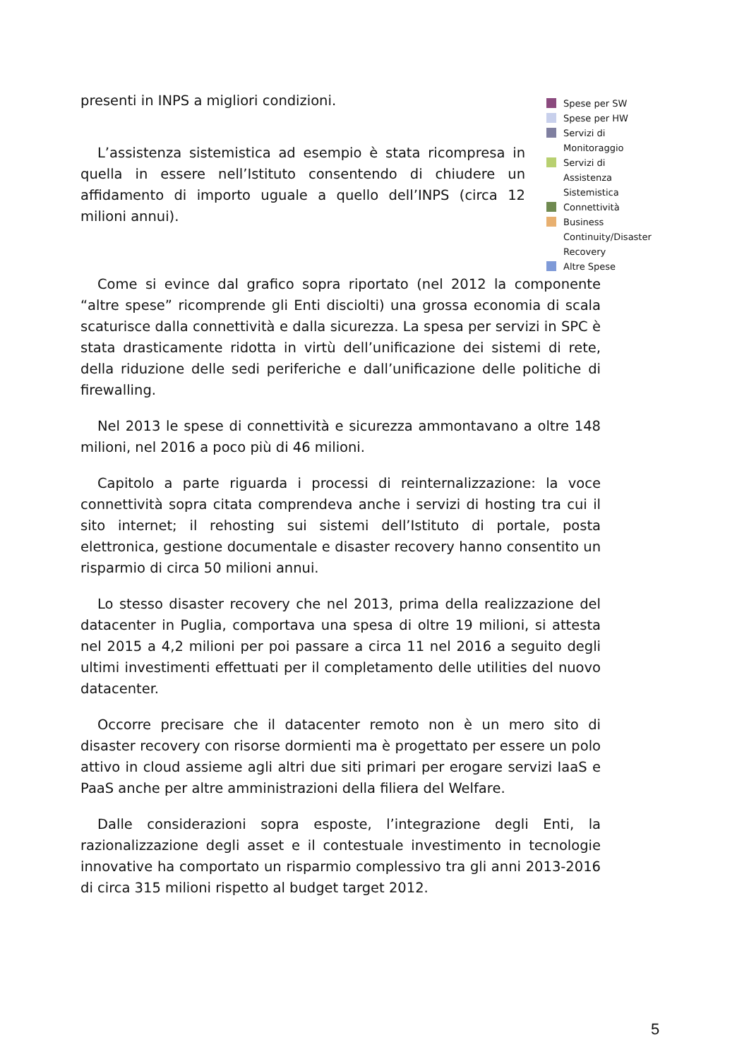presenti in INPS a migliori condizioni.
L’assistenza sistemistica ad esempio è stata ricompresa in quella in essere nell’Istituto consentendo di chiudere un affidamento di importo uguale a quello dell’INPS (circa 12 milioni annui).
Spese per SW
Spese per HW
Servizi di Monitoraggio
Servizi di Assistenza Sistemistica
Connettività
Business Continuity/Disaster
Recovery
Altre Spese
Come si evince dal grafico sopra riportato (nel 2012 la componente “altre spese” ricomprende gli Enti disciolti) una grossa economia di scala scaturisce dalla connettività e dalla sicurezza. La spesa per servizi in SPC è stata drasticamente ridotta in virtù dell’unificazione dei sistemi di rete, della riduzione delle sedi periferiche e dall’unificazione delle politiche di firewalling.
Nel 2013 le spese di connettività e sicurezza ammontavano a oltre 148 milioni, nel 2016 a poco più di 46 milioni.
Capitolo a parte riguarda i processi di reinternalizzazione: la voce connettività sopra citata comprendeva anche i servizi di hosting tra cui il sito internet; il rehosting sui sistemi dell’Istituto di portale, posta elettronica, gestione documentale e disaster recovery hanno consentito un risparmio di circa 50 milioni annui.
Lo stesso disaster recovery che nel 2013, prima della realizzazione del datacenter in Puglia, comportava una spesa di oltre 19 milioni, si attesta nel 2015 a 4,2 milioni per poi passare a circa 11 nel 2016 a seguito degli ultimi investimenti effettuati per il completamento delle utilities del nuovo datacenter.
Occorre precisare che il datacenter remoto non è un mero sito di disaster recovery con risorse dormienti ma è progettato per essere un polo attivo in cloud assieme agli altri due siti primari per erogare servizi IaaS e PaaS anche per altre amministrazioni della filiera del Welfare.
Dalle considerazioni sopra esposte, l’integrazione degli Enti, la razionalizzazione degli asset e il contestuale investimento in tecnologie innovative ha comportato un risparmio complessivo tra gli anni 2013-2016 di circa 315 milioni rispetto al budget target 2012.
5